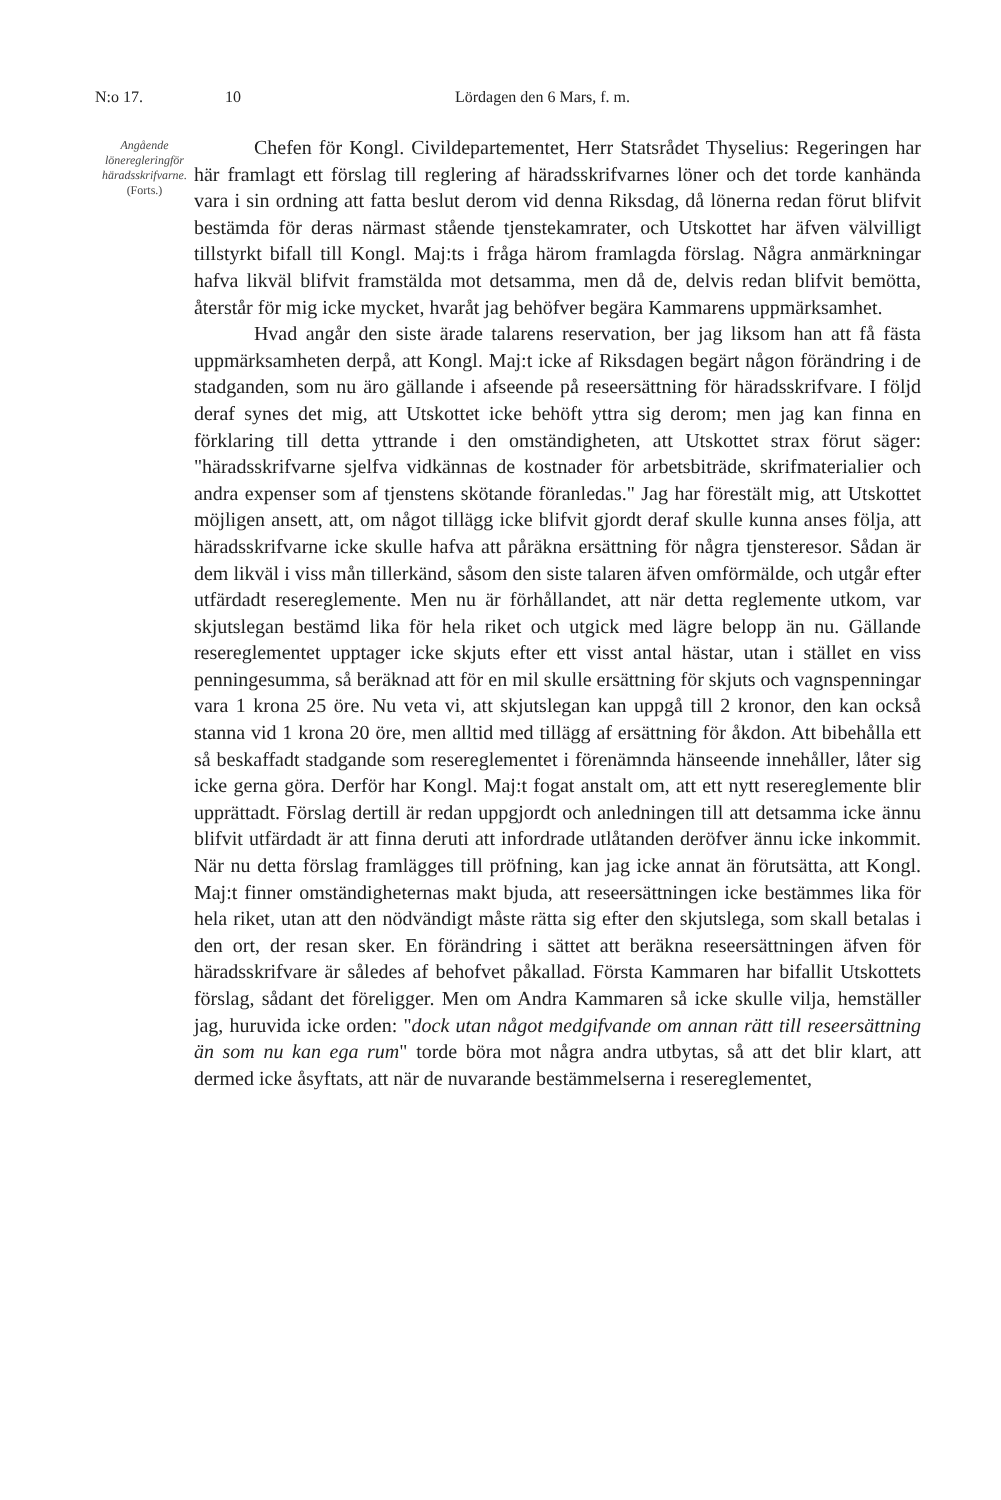N:o 17. 10 Lördagen den 6 Mars, f. m.
Angående löneregleringför häradsskrifvarne.
(Forts.)
Chefen för Kongl. Civildepartementet, Herr Statsrådet Thyselius: Regeringen har här framlagt ett förslag till reglering af häradsskrifvarnes löner och det torde kanhända vara i sin ordning att fatta beslut derom vid denna Riksdag, då lönerna redan förut blifvit bestämda för deras närmast stående tjenstekamrater, och Utskottet har äfven välvilligt tillstyrkt bifall till Kongl. Maj:ts i fråga härom framlagda förslag. Några anmärkningar hafva likväl blifvit framstälda mot detsamma, men då de, delvis redan blifvit bemötta, återstår för mig icke mycket, hvaråt jag behöfver begära Kammarens uppmärksamhet.
Hvad angår den siste ärade talarens reservation, ber jag liksom han att få fästa uppmärksamheten derpå, att Kongl. Maj:t icke af Riksdagen begärt någon förändring i de stadganden, som nu äro gällande i afseende på reseersättning för häradsskrifvare. I följd deraf synes det mig, att Utskottet icke behöft yttra sig derom; men jag kan finna en förklaring till detta yttrande i den omständigheten, att Utskottet strax förut säger: "häradsskrifvarne sjelfva vidkännas de kostnader för arbetsbiträde, skrifmaterialier och andra expenser som af tjenstens skötande föranledas." Jag har förestält mig, att Utskottet möjligen ansett, att, om något tillägg icke blifvit gjordt deraf skulle kunna anses följa, att häradsskrifvarne icke skulle hafva att påräkna ersättning för några tjensteresor. Sådan är dem likväl i viss mån tillerkänd, såsom den siste talaren äfven omförmälde, och utgår efter utfärdadt resereglemente. Men nu är förhållandet, att när detta reglemente utkom, var skjutslegan bestämd lika för hela riket och utgick med lägre belopp än nu. Gällande resereglementet upptager icke skjuts efter ett visst antal hästar, utan i stället en viss penningesumma, så beräknad att för en mil skulle ersättning för skjuts och vagnspenningar vara 1 krona 25 öre. Nu veta vi, att skjutslegan kan uppgå till 2 kronor, den kan också stanna vid 1 krona 20 öre, men alltid med tillägg af ersättning för åkdon. Att bibehålla ett så beskaffadt stadgande som resereglementet i förenämnda hänseende innehåller, låter sig icke gerna göra. Derför har Kongl. Maj:t fogat anstalt om, att ett nytt resereglemente blir upprättadt. Förslag dertill är redan uppgjordt och anledningen till att detsamma icke ännu blifvit utfärdadt är att finna deruti att infordrade utlåtanden deröfver ännu icke inkommit. När nu detta förslag framlägges till pröfning, kan jag icke annat än förutsätta, att Kongl. Maj:t finner omständigheternas makt bjuda, att reseersättningen icke bestämmes lika för hela riket, utan att den nödvändigt måste rätta sig efter den skjutslega, som skall betalas i den ort, der resan sker. En förändring i sättet att beräkna reseersättningen äfven för häradsskrifvare är således af behofvet påkallad. Första Kammaren har bifallit Utskottets förslag, sådant det föreligger. Men om Andra Kammaren så icke skulle vilja, hemställer jag, huruvida icke orden: "dock utan något medgifvande om annan rätt till reseersättning än som nu kan ega rum" torde böra mot några andra utbytas, så att det blir klart, att dermed icke åsyftats, att när de nuvarande bestämmelserna i resereglementet,